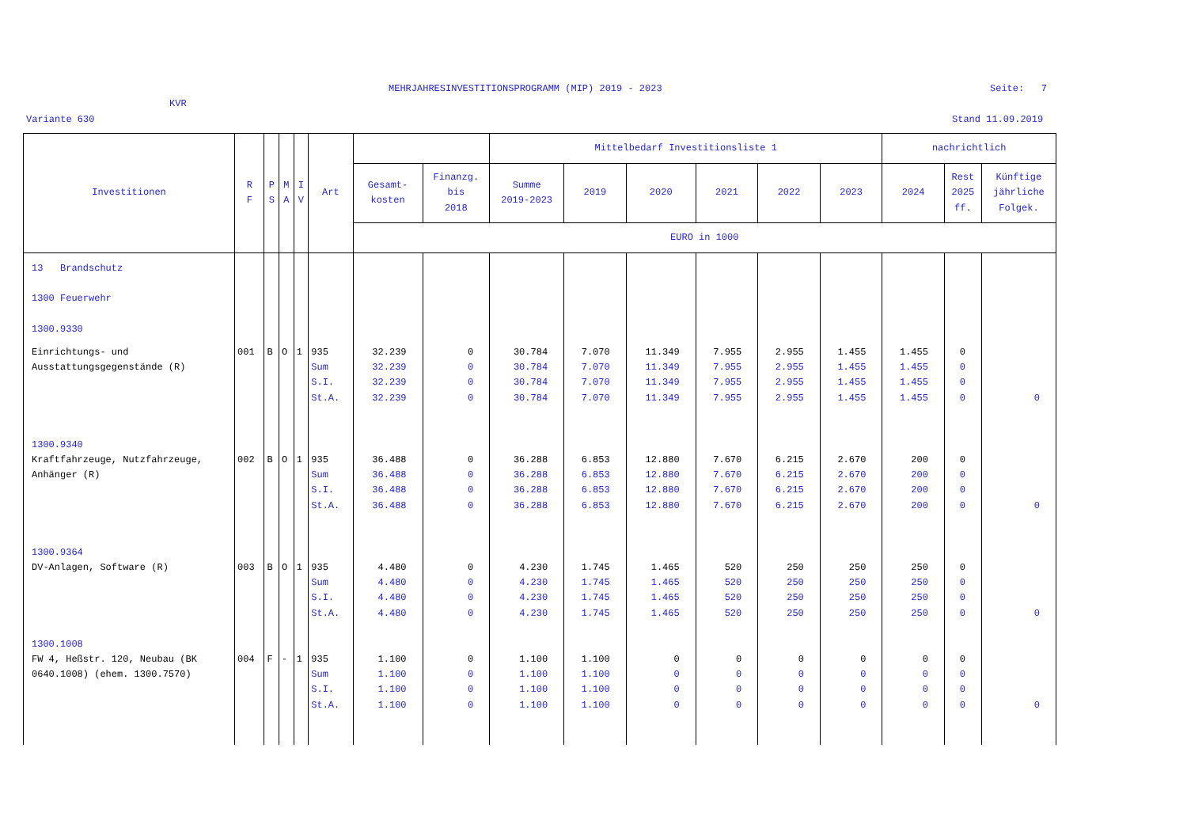MEHRJAHRESINVESTITIONSPROGRAMM (MIP) 2019 - 2023
Seite: 7
KVR
Variante 630 Stand 11.09.2019
| Investitionen | R F | P S | M A | I V | Art | | | Mittelbedarf Investitionsliste 1 | | | | | | nachrichtlich | | |
| --- | --- | --- | --- | --- | --- | --- | --- | --- | --- | --- | --- | --- | --- | --- | --- | --- |
| | | | | | | Gesamt- kosten | Finanzg. bis 2018 | Summe 2019-2023 | 2019 | 2020 | 2021 | 2022 | 2023 | 2024 | Rest 2025 ff. | Künftige jährliche Folgek. |
| | | | | | | EURO in 1000 | | | | | | | | | | |
| 13 Brandschutz 1300 Feuerwehr 1300.9330 | | | | | | | | | | | | | | | | |
| Einrichtungs- und Ausstattungsgegenstände (R) | 001 | B | O | 1 | 935 Sum S.I. St.A. | 32.239 32.239 32.239 32.239 | 0 0 0 0 | 30.784 30.784 30.784 30.784 | 7.070 7.070 7.070 7.070 | 11.349 11.349 11.349 11.349 | 7.955 7.955 7.955 7.955 | 2.955 2.955 2.955 2.955 | 1.455 1.455 1.455 1.455 | 1.455 1.455 1.455 1.455 | 0 0 0 0 | 0 |
| 1300.9340 | | | | | | | | | | | | | | | | |
| Kraftfahrzeuge, Nutzfahrzeuge, Anhänger (R) | 002 | B | O | 1 | 935 Sum S.I. St.A. | 36.488 36.488 36.488 36.488 | 0 0 0 0 | 36.288 36.288 36.288 36.288 | 6.853 6.853 6.853 6.853 | 12.880 12.880 12.880 12.880 | 7.670 7.670 7.670 7.670 | 6.215 6.215 6.215 6.215 | 2.670 2.670 2.670 2.670 | 200 200 200 200 | 0 0 0 0 | 0 |
| 1300.9364 | | | | | | | | | | | | | | | | |
| DV-Anlagen, Software (R) | 003 | B | O | 1 | 935 Sum S.I. St.A. | 4.480 4.480 4.480 4.480 | 0 0 0 0 | 4.230 4.230 4.230 4.230 | 1.745 1.745 1.745 1.745 | 1.465 1.465 1.465 1.465 | 520 520 520 520 | 250 250 250 250 | 250 250 250 250 | 250 250 250 250 | 0 0 0 0 | 0 |
| 1300.1008 | | | | | | | | | | | | | | | | |
| FW 4, Heßstr. 120, Neubau (BK 0640.1008) (ehem. 1300.7570) | 004 | F | - | 1 | 935 Sum S.I. St.A. | 1.100 1.100 1.100 1.100 | 0 0 0 0 | 1.100 1.100 1.100 1.100 | 1.100 1.100 1.100 1.100 | 0 0 0 0 | 0 0 0 0 | 0 0 0 0 | 0 0 0 0 | 0 0 0 0 | 0 0 0 0 | 0 |